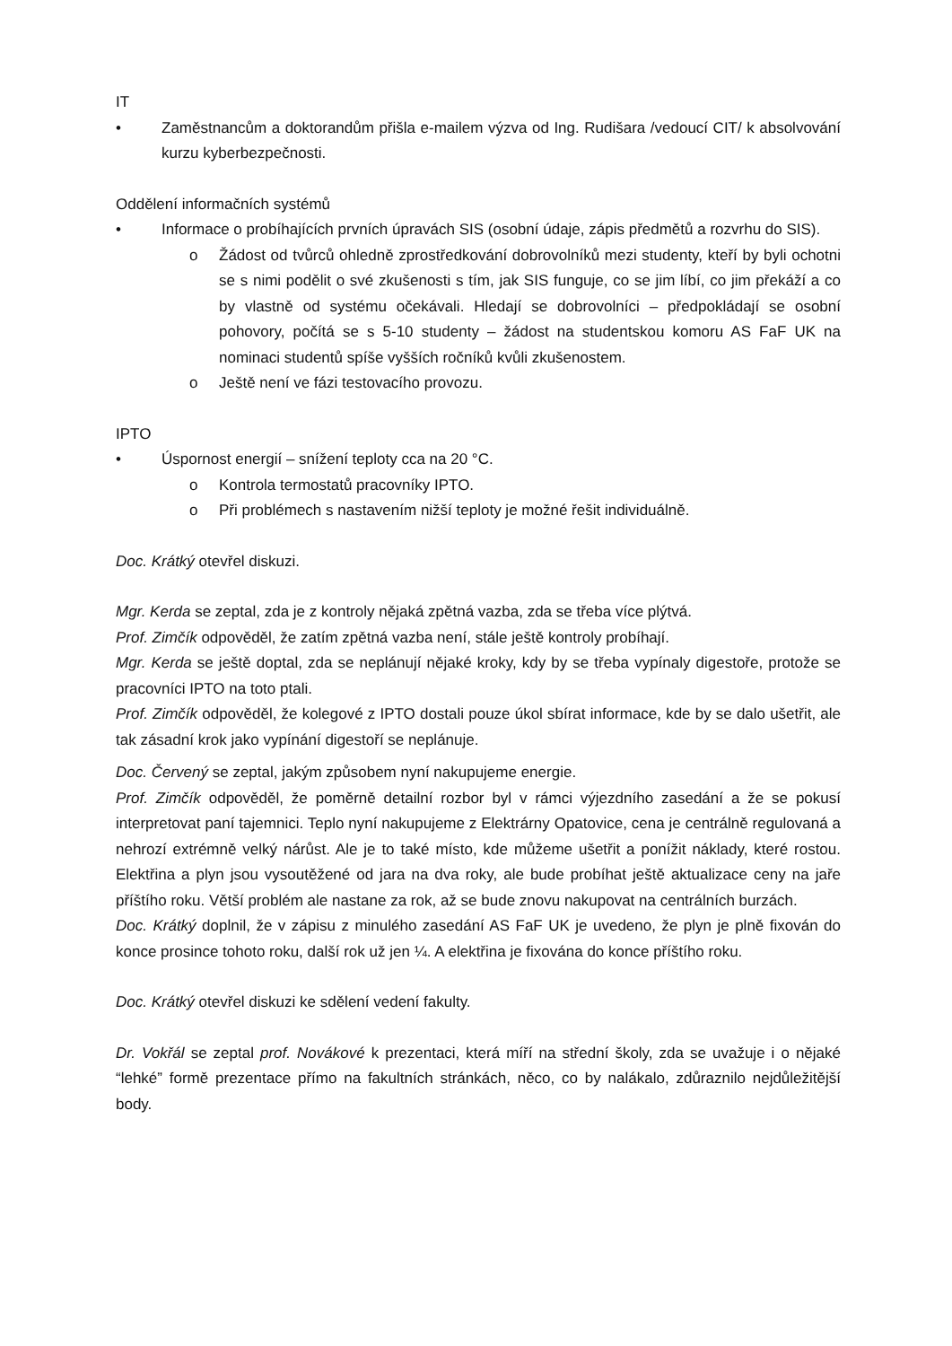IT
• Zaměstnancům a doktorandům přišla e-mailem výzva od Ing. Rudišara /vedoucí CIT/ k absolvování kurzu kyberbezpečnosti.
Oddělení informačních systémů
• Informace o probíhajících prvních úpravách SIS (osobní údaje, zápis předmětů a rozvrhu do SIS).
o Žádost od tvůrců ohledně zprostředkování dobrovolníků mezi studenty, kteří by byli ochotni se s nimi podělit o své zkušenosti s tím, jak SIS funguje, co se jim líbí, co jim překáží a co by vlastně od systému očekávali. Hledají se dobrovolníci – předpokládají se osobní pohovory, počítá se s 5-10 studenty – žádost na studentskou komoru AS FaF UK na nominaci studentů spíše vyšších ročníků kvůli zkušenostem.
o Ještě není ve fázi testovacího provozu.
IPTO
• Úspornost energií – snížení teploty cca na 20 °C.
o Kontrola termostatů pracovníky IPTO.
o Při problémech s nastavením nižší teploty je možné řešit individuálně.
Doc. Krátký otevřel diskuzi.
Mgr. Kerda se zeptal, zda je z kontroly nějaká zpětná vazba, zda se třeba více plýtvá.
Prof. Zimčík odpověděl, že zatím zpětná vazba není, stále ještě kontroly probíhají.
Mgr. Kerda se ještě doptal, zda se neplánují nějaké kroky, kdy by se třeba vypínaly digestoře, protože se pracovníci IPTO na toto ptali.
Prof. Zimčík odpověděl, že kolegové z IPTO dostali pouze úkol sbírat informace, kde by se dalo ušetřit, ale tak zásadní krok jako vypínání digestoří se neplánuje.
Doc. Červený se zeptal, jakým způsobem nyní nakupujeme energie.
Prof. Zimčík odpověděl, že poměrně detailní rozbor byl v rámci výjezdního zasedání a že se pokusí interpretovat paní tajemnici. Teplo nyní nakupujeme z Elektrárny Opatovice, cena je centrálně regulovaná a nehrozí extrémně velký nárůst. Ale je to také místo, kde můžeme ušetřit a ponížit náklady, které rostou. Elektřina a plyn jsou vysoutěžené od jara na dva roky, ale bude probíhat ještě aktualizace ceny na jaře příštího roku. Větší problém ale nastane za rok, až se bude znovu nakupovat na centrálních burzách.
Doc. Krátký doplnil, že v zápisu z minulého zasedání AS FaF UK je uvedeno, že plyn je plně fixován do konce prosince tohoto roku, další rok už jen ¼. A elektřina je fixována do konce příštího roku.
Doc. Krátký otevřel diskuzi ke sdělení vedení fakulty.
Dr. Vokřál se zeptal prof. Novákové k prezentaci, která míří na střední školy, zda se uvažuje i o nějaké “lehké” formě prezentace přímo na fakultních stránkách, něco, co by nalákalo, zdůraznilo nejdůležitější body.